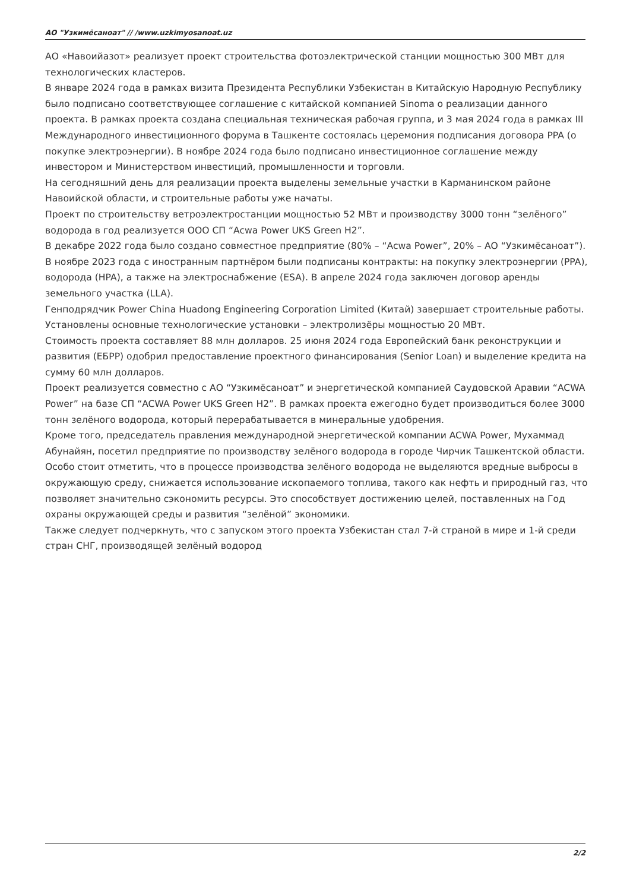АО "Узкимёсаноат" // /www.uzkimyosanoat.uz
АО «Навоийазот» реализует проект строительства фотоэлектрической станции мощностью 300 МВт для технологических кластеров.
В январе 2024 года в рамках визита Президента Республики Узбекистан в Китайскую Народную Республику было подписано соответствующее соглашение с китайской компанией Sinoma о реализации данного проекта. В рамках проекта создана специальная техническая рабочая группа, и 3 мая 2024 года в рамках III Международного инвестиционного форума в Ташкенте состоялась церемония подписания договора PPA (о покупке электроэнергии). В ноябре 2024 года было подписано инвестиционное соглашение между инвестором и Министерством инвестиций, промышленности и торговли.
На сегодняшний день для реализации проекта выделены земельные участки в Карманинском районе Навоийской области, и строительные работы уже начаты.
Проект по строительству ветроэлектростанции мощностью 52 МВт и производству 3000 тонн “зелёного” водорода в год реализуется ООО СП “Acwa Power UKS Green H2”.
В декабре 2022 года было создано совместное предприятие (80% – “Acwa Power”, 20% – АО “Узкимёсаноат”). В ноябре 2023 года с иностранным партнёром были подписаны контракты: на покупку электроэнергии (PPA), водорода (HPA), а также на электроснабжение (ESA). В апреле 2024 года заключен договор аренды земельного участка (LLA).
Генподрядчик Power China Huadong Engineering Corporation Limited (Китай) завершает строительные работы. Установлены основные технологические установки – электролизёры мощностью 20 МВт.
Стоимость проекта составляет 88 млн долларов. 25 июня 2024 года Европейский банк реконструкции и развития (ЕБРР) одобрил предоставление проектного финансирования (Senior Loan) и выделение кредита на сумму 60 млн долларов.
Проект реализуется совместно с АО “Узкимёсаноат” и энергетической компанией Саудовской Аравии “ACWA Power” на базе СП “ACWA Power UKS Green H2”. В рамках проекта ежегодно будет производиться более 3000 тонн зелёного водорода, который перерабатывается в минеральные удобрения.
Кроме того, председатель правления международной энергетической компании ACWA Power, Мухаммад Абунайян, посетил предприятие по производству зелёного водорода в городе Чирчик Ташкентской области.
Особо стоит отметить, что в процессе производства зелёного водорода не выделяются вредные выбросы в окружающую среду, снижается использование ископаемого топлива, такого как нефть и природный газ, что позволяет значительно сэкономить ресурсы. Это способствует достижению целей, поставленных на Год охраны окружающей среды и развития “зелёной” экономики.
Также следует подчеркнуть, что с запуском этого проекта Узбекистан стал 7-й страной в мире и 1-й среди стран СНГ, производящей зелёный водород
2/2